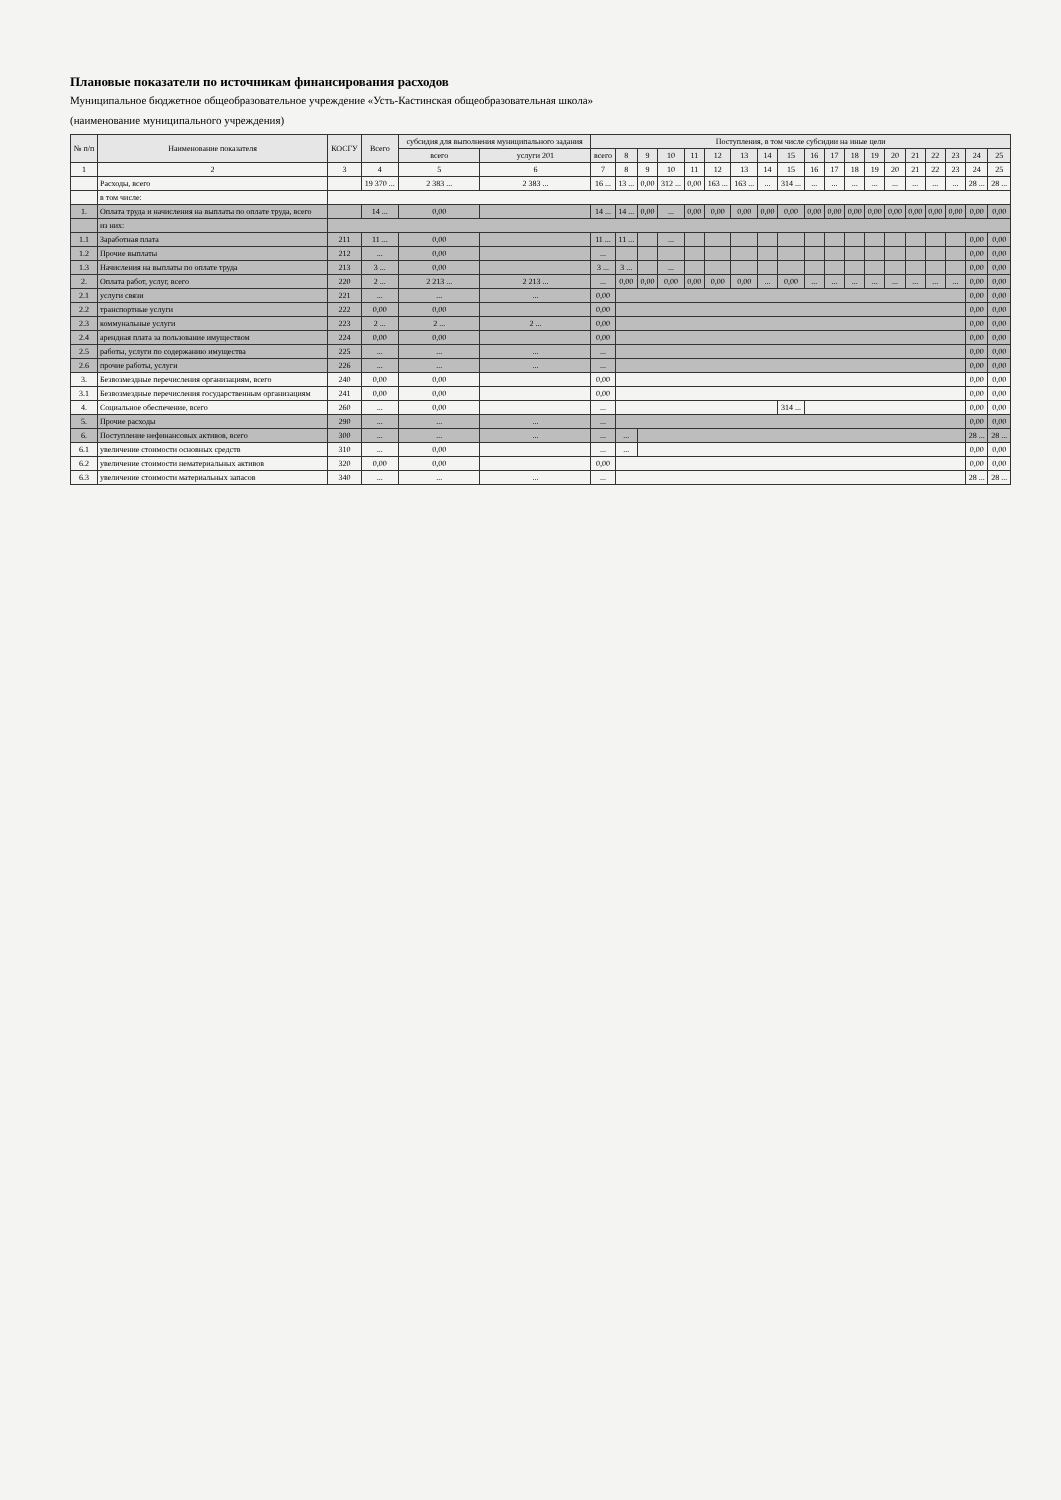Плановые показатели по источникам финансирования расходов
Муниципальное бюджетное общеобразовательное учреждение «Усть-Кастинская общеобразовательная школа»
(наименование муниципального учреждения)
| № п/п | Наименование показателя | КОСГУ | Всего | субсидия для выполнения муниципального задания | | Поступления, в том числе субсидии на иные цели | | | | | | | | | | | | | | | | | | |
| --- | --- | --- | --- | --- | --- | --- | --- | --- | --- | --- | --- | --- | --- | --- | --- | --- | --- | --- | --- | --- | --- | --- | --- | --- |
| | | | | всего | услуги 201 | всего | 8 | 9 | 10 | 11 | 12 | 13 | 14 | 15 | 16 | 17 | 18 | 19 | 20 | 21 | 22 | 23 | 24 | 25 |
| 1 | 2 | 3 | 4 | 5 | 6 | 7 | 8 | 9 | 10 | 11 | 12 | 13 | 14 | 15 | 16 | 17 | 18 | 19 | 20 | 21 | 22 | 23 | 24 | 25 |
| | Расходы, всего | | 19 370 ... | 2 383 ... | 2 383 ... | 16 ... | 13 ... | 0,00 | 312 ... | 0,00 | 163 ... | 163 ... | ... | 314 ... | ... | ... | ... | ... | ... | ... | ... | ... | 28 ... | 28 ... |
| | в том числе: | | | | | | | | | | | | | | | | | | | | | | | |
| 1. | Оплата труда и начисления на выплаты по оплате труда, всего | | 14 ... | 0,00 | | 14 ... | 14 ... | 0,00 | ... | 0,00 | 0,00 | 0,00 | 0,00 | 0,00 | 0,00 | 0,00 | 0,00 | 0,00 | 0,00 | 0,00 | 0,00 | 0,00 | 0,00 | 0,00 |
| | из них: | | | | | | | | | | | | | | | | | | | | | | | |
| 1.1 | Заработная плата | 211 | 11 ... | 0,00 | | 11 ... | 11 ... | | ... | | | | | | | | | | | | | | 0,00 | 0,00 |
| 1.2 | Прочие выплаты | 212 | ... | 0,00 | | ... | | | | | | | | | | | | | | | | | 0,00 | 0,00 |
| 1.3 | Начисления на выплаты по оплате труда | 213 | 3 ... | 0,00 | | 3 ... | 3 ... | | ... | | | | | | | | | | | | | | 0,00 | 0,00 |
| 2. | Оплата работ, услуг, всего | 220 | 2 ... | 2 213 ... | 2 213 ... | ... | 0,00 | 0,00 | 0,00 | 0,00 | 0,00 | 0,00 | ... | 0,00 | ... | ... | ... | ... | ... | ... | ... | ... | 0,00 | 0,00 |
| 2.1 | услуги связи | 221 | ... | ... | ... | 0,00 | | | | | | | | | | | | | | | | | 0,00 | 0,00 |
| 2.2 | транспортные услуги | 222 | 0,00 | 0,00 | | 0,00 | | | | | | | | | | | | | | | | | 0,00 | 0,00 |
| 2.3 | коммунальные услуги | 223 | 2 ... | 2 ... | 2 ... | 0,00 | | | | | | | | | | | | | | | | | 0,00 | 0,00 |
| 2.4 | арендная плата за пользование имуществом | 224 | 0,00 | 0,00 | | 0,00 | | | | | | | | | | | | | | | | | 0,00 | 0,00 |
| 2.5 | работы, услуги по содержанию имущества | 225 | ... | ... | ... | ... | | | | | | | | | | | | | | | | | 0,00 | 0,00 |
| 2.6 | прочие работы, услуги | 226 | ... | ... | ... | ... | | | | | | | | | | | | | | | | | 0,00 | 0,00 |
| 3. | Безвозмездные перечисления организациям, всего | 240 | 0,00 | 0,00 | | 0,00 | | | | | | | | | | | | | | | | | 0,00 | 0,00 |
| 3.1 | Безвозмездные перечисления государственным организациям | 241 | 0,00 | 0,00 | | 0,00 | | | | | | | | | | | | | | | | | 0,00 | 0,00 |
| 4. | Социальное обеспечение, всего | 260 | ... | 0,00 | | ... | | | | | | | | 314 ... | | | | | | | | | 0,00 | 0,00 |
| 5. | Прочие расходы | 290 | ... | ... | ... | ... | | | | | | | | | | | | | | | | | 0,00 | 0,00 |
| 6. | Поступление нефинансовых активов, всего | 300 | ... | ... | ... | ... | ... | | | | | | | | | | | | | | | | 28 ... | 28 ... |
| 6.1 | увеличение стоимости основных средств | 310 | ... | 0,00 | | ... | ... | | | | | | | | | | | | | | | | 0,00 | 0,00 |
| 6.2 | увеличение стоимости нематериальных активов | 320 | 0,00 | 0,00 | | 0,00 | | | | | | | | | | | | | | | | | 0,00 | 0,00 |
| 6.3 | увеличение стоимости материальных запасов | 340 | ... | ... | ... | ... | | | | | | | | | | | | | | | | | 28 ... | 28 ... |